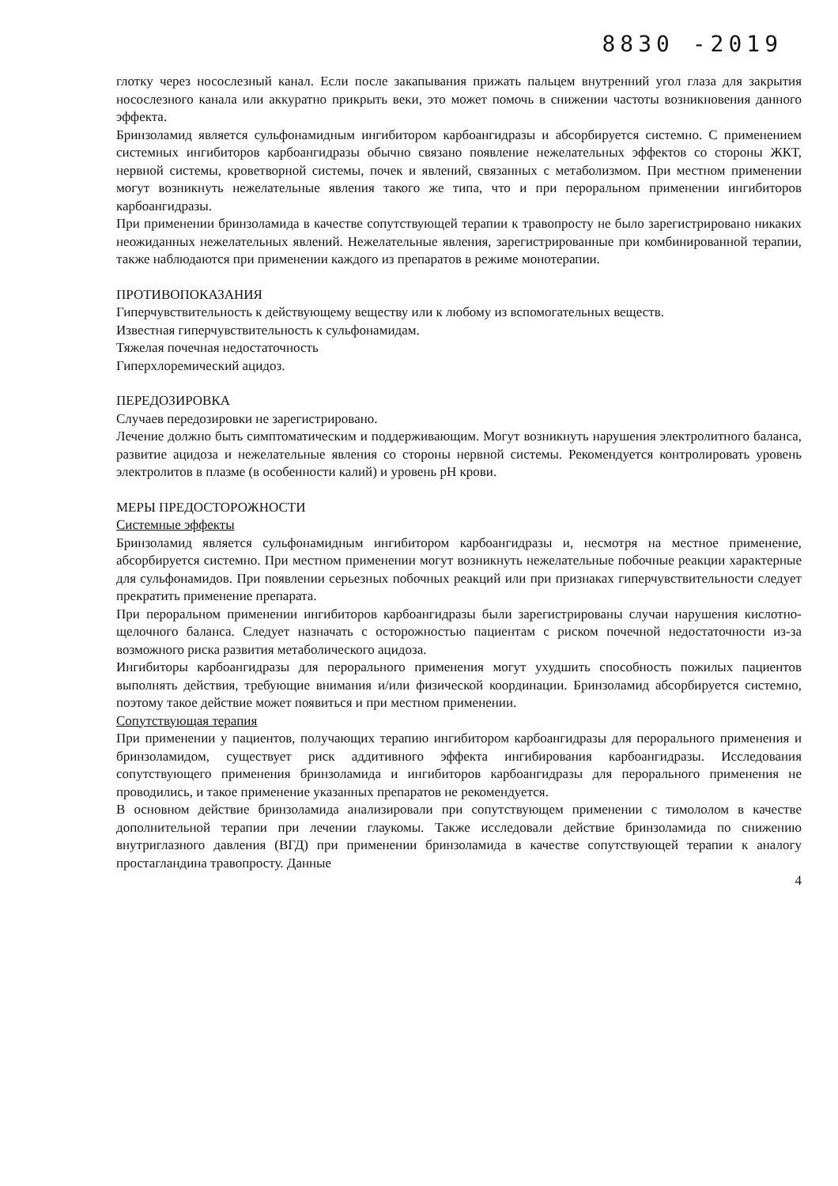8830 -2019
глотку через носослезный канал. Если после закапывания прижать пальцем внутренний угол глаза для закрытия носослезного канала или аккуратно прикрыть веки, это может помочь в снижении частоты возникновения данного эффекта.
Бринзоламид является сульфонамидным ингибитором карбоангидразы и абсорбируется системно. С применением системных ингибиторов карбоангидразы обычно связано появление нежелательных эффектов со стороны ЖКТ, нервной системы, кроветворной системы, почек и явлений, связанных с метаболизмом. При местном применении могут возникнуть нежелательные явления такого же типа, что и при пероральном применении ингибиторов карбоангидразы.
При применении бринзоламида в качестве сопутствующей терапии к травопросту не было зарегистрировано никаких неожиданных нежелательных явлений. Нежелательные явления, зарегистрированные при комбинированной терапии, также наблюдаются при применении каждого из препаратов в режиме монотерапии.
ПРОТИВОПОКАЗАНИЯ
Гиперчувствительность к действующему веществу или к любому из вспомогательных веществ.
Известная гиперчувствительность к сульфонамидам.
Тяжелая почечная недостаточность
Гиперхлоремический ацидоз.
ПЕРЕДОЗИРОВКА
Случаев передозировки не зарегистрировано.
Лечение должно быть симптоматическим и поддерживающим. Могут возникнуть нарушения электролитного баланса, развитие ацидоза и нежелательные явления со стороны нервной системы. Рекомендуется контролировать уровень электролитов в плазме (в особенности калий) и уровень pH крови.
МЕРЫ ПРЕДОСТОРОЖНОСТИ
Системные эффекты
Бринзоламид является сульфонамидным ингибитором карбоангидразы и, несмотря на местное применение, абсорбируется системно. При местном применении могут возникнуть нежелательные побочные реакции характерные для сульфонамидов. При появлении серьезных побочных реакций или при признаках гиперчувствительности следует прекратить применение препарата.
При пероральном применении ингибиторов карбоангидразы были зарегистрированы случаи нарушения кислотно-щелочного баланса. Следует назначать с осторожностью пациентам с риском почечной недостаточности из-за возможного риска развития метаболического ацидоза.
Ингибиторы карбоангидразы для перорального применения могут ухудшить способность пожилых пациентов выполнять действия, требующие внимания и/или физической координации. Бринзоламид абсорбируется системно, поэтому такое действие может появиться и при местном применении.
Сопутствующая терапия
При применении у пациентов, получающих терапию ингибитором карбоангидразы для перорального применения и бринзоламидом, существует риск аддитивного эффекта ингибирования карбоангидразы. Исследования сопутствующего применения бринзоламида и ингибиторов карбоангидразы для перорального применения не проводились, и такое применение указанных препаратов не рекомендуется.
В основном действие бринзоламида анализировали при сопутствующем применении с тимололом в качестве дополнительной терапии при лечении глаукомы. Также исследовали действие бринзоламида по снижению внутриглазного давления (ВГД) при применении бринзоламида в качестве сопутствующей терапии к аналогу простагландина травопросту. Данные
4